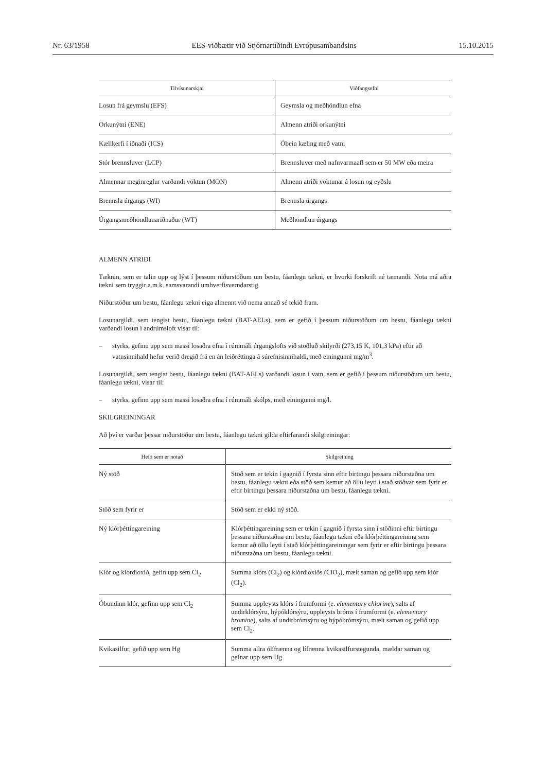Nr. 63/1958 EES-viðbætir við Stjórnartíðindi Evrópusambandsins 15.10.2015
| Tilvísunarskjal | Viðfangsefni |
| --- | --- |
| Losun frá geymslu (EFS) | Geymsla og meðhöndlun efna |
| Orkunýtni (ENE) | Almenn atriði orkunýtni |
| Kælikerfi í iðnaði (ICS) | Óbein kæling með vatni |
| Stór brennsluver (LCP) | Brennsluver með nafnvarmaafl sem er 50 MW eða meira |
| Almennar meginreglur varðandi vöktun (MON) | Almenn atriði vöktunar á losun og eyðslu |
| Brennsla úrgangs (WI) | Brennsla úrgangs |
| Úrgangsmeðhöndlunariðnaður (WT) | Meðhöndlun úrgangs |
ALMENN ATRIÐI
Tæknin, sem er talin upp og lýst í þessum niðurstöðum um bestu, fáanlegu tækni, er hvorki forskrift né tæmandi. Nota má aðra tækni sem tryggir a.m.k. samsvarandi umhverfisverndarstig.
Niðurstöður um bestu, fáanlegu tækni eiga almennt við nema annað sé tekið fram.
Losunargildi, sem tengist bestu, fáanlegu tækni (BAT-AELs), sem er gefið í þessum niðurstöðum um bestu, fáanlegu tækni varðandi losun í andrúmsloft vísar til:
– styrks, gefinn upp sem massi losaðra efna í rúmmáli úrgangslofts við stöðluð skilyrði (273,15 K, 101,3 kPa) eftir að vatnsinnihald hefur verið dregið frá en án leiðréttinga á súrefnisinnihaldi, með einingunni mg/m<sup>3</sup>.
Losunargildi, sem tengist bestu, fáanlegu tækni (BAT-AELs) varðandi losun í vatn, sem er gefið í þessum niðurstöðum um bestu, fáanlegu tækni, vísar til:
– styrks, gefinn upp sem massi losaðra efna í rúmmáli skólps, með einingunni mg/l.
SKILGREININGAR
Að því er varðar þessar niðurstöður um bestu, fáanlegu tækni gilda eftirfarandi skilgreiningar:
| Heiti sem er notað | Skilgreining |
| --- | --- |
| Ný stöð | Stöð sem er tekin í gagnið í fyrsta sinn eftir birtingu þessara niðurstaðna um bestu, fáanlegu tækni eða stöð sem kemur að öllu leyti í stað stöðvar sem fyrir er eftir birtingu þessara niðurstaðna um bestu, fáanlegu tækni. |
| Stöð sem fyrir er | Stöð sem er ekki ný stöð. |
| Ný klórþéttingareining | Klórþéttingareining sem er tekin í gagnið í fyrsta sinn í stöðinni eftir birtingu þessara niðurstaðna um bestu, fáanlegu tækni eða klórþéttingareining sem kemur að öllu leyti í stað klórþéttingareiningar sem fyrir er eftir birtingu þessara niðurstaðna um bestu, fáanlegu tækni. |
| Klór og klórdíoxíð, gefin upp sem Cl<sub>2</sub> | Summa klórs (Cl<sub>2</sub>) og klórdíoxíðs (ClO<sub>2</sub>), mælt saman og gefið upp sem klór (Cl<sub>2</sub>). |
| Óbundinn klór, gefinn upp sem Cl<sub>2</sub> | Summa uppleysts klórs í frumformi (e. elementary chlorine ), salts af undirklórsýru, hýpóklórsýru, uppleysts bróms í frumformi (e. elementary bromine ), salts af undirbrómsýru og hýpóbrómsýru, mælt saman og gefið upp sem Cl<sub>2</sub>. |
| Kvikasilfur, gefið upp sem Hg | Summa allra ólífrænna og lífrænna kvikasilfurstegunda, mældar saman og gefnar upp sem Hg. |